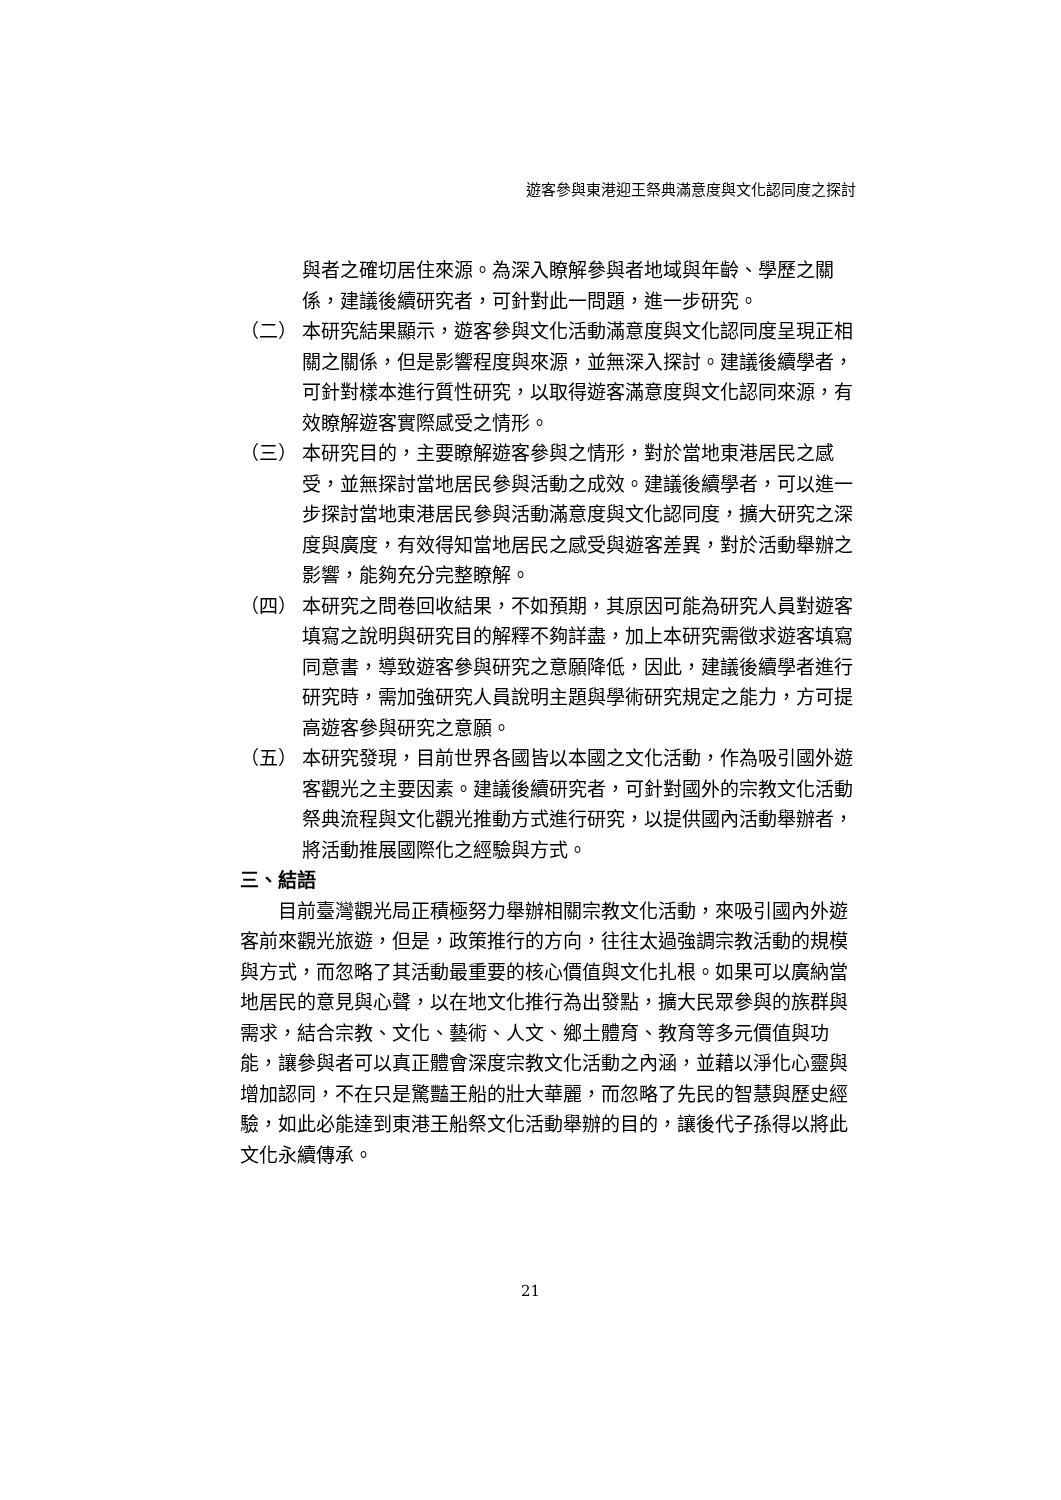遊客參與東港迎王祭典滿意度與文化認同度之探討
與者之確切居住來源。為深入瞭解參與者地域與年齡、學歷之關係，建議後續研究者，可針對此一問題，進一步研究。
（二） 本研究結果顯示，遊客參與文化活動滿意度與文化認同度呈現正相關之關係，但是影響程度與來源，並無深入探討。建議後續學者，可針對樣本進行質性研究，以取得遊客滿意度與文化認同來源，有效瞭解遊客實際感受之情形。
（三） 本研究目的，主要瞭解遊客參與之情形，對於當地東港居民之感受，並無探討當地居民參與活動之成效。建議後續學者，可以進一步探討當地東港居民參與活動滿意度與文化認同度，擴大研究之深度與廣度，有效得知當地居民之感受與遊客差異，對於活動舉辦之影響，能夠充分完整瞭解。
（四） 本研究之問卷回收結果，不如預期，其原因可能為研究人員對遊客填寫之說明與研究目的解釋不夠詳盡，加上本研究需徵求遊客填寫同意書，導致遊客參與研究之意願降低，因此，建議後續學者進行研究時，需加強研究人員說明主題與學術研究規定之能力，方可提高遊客參與研究之意願。
（五） 本研究發現，目前世界各國皆以本國之文化活動，作為吸引國外遊客觀光之主要因素。建議後續研究者，可針對國外的宗教文化活動祭典流程與文化觀光推動方式進行研究，以提供國內活動舉辦者，將活動推展國際化之經驗與方式。
三、結語
目前臺灣觀光局正積極努力舉辦相關宗教文化活動，來吸引國內外遊客前來觀光旅遊，但是，政策推行的方向，往往太過強調宗教活動的規模與方式，而忽略了其活動最重要的核心價值與文化扎根。如果可以廣納當地居民的意見與心聲，以在地文化推行為出發點，擴大民眾參與的族群與需求，結合宗教、文化、藝術、人文、鄉土體育、教育等多元價值與功能，讓參與者可以真正體會深度宗教文化活動之內涵，並藉以淨化心靈與增加認同，不在只是驚豔王船的壯大華麗，而忽略了先民的智慧與歷史經驗，如此必能達到東港王船祭文化活動舉辦的目的，讓後代子孫得以將此文化永續傳承。
21